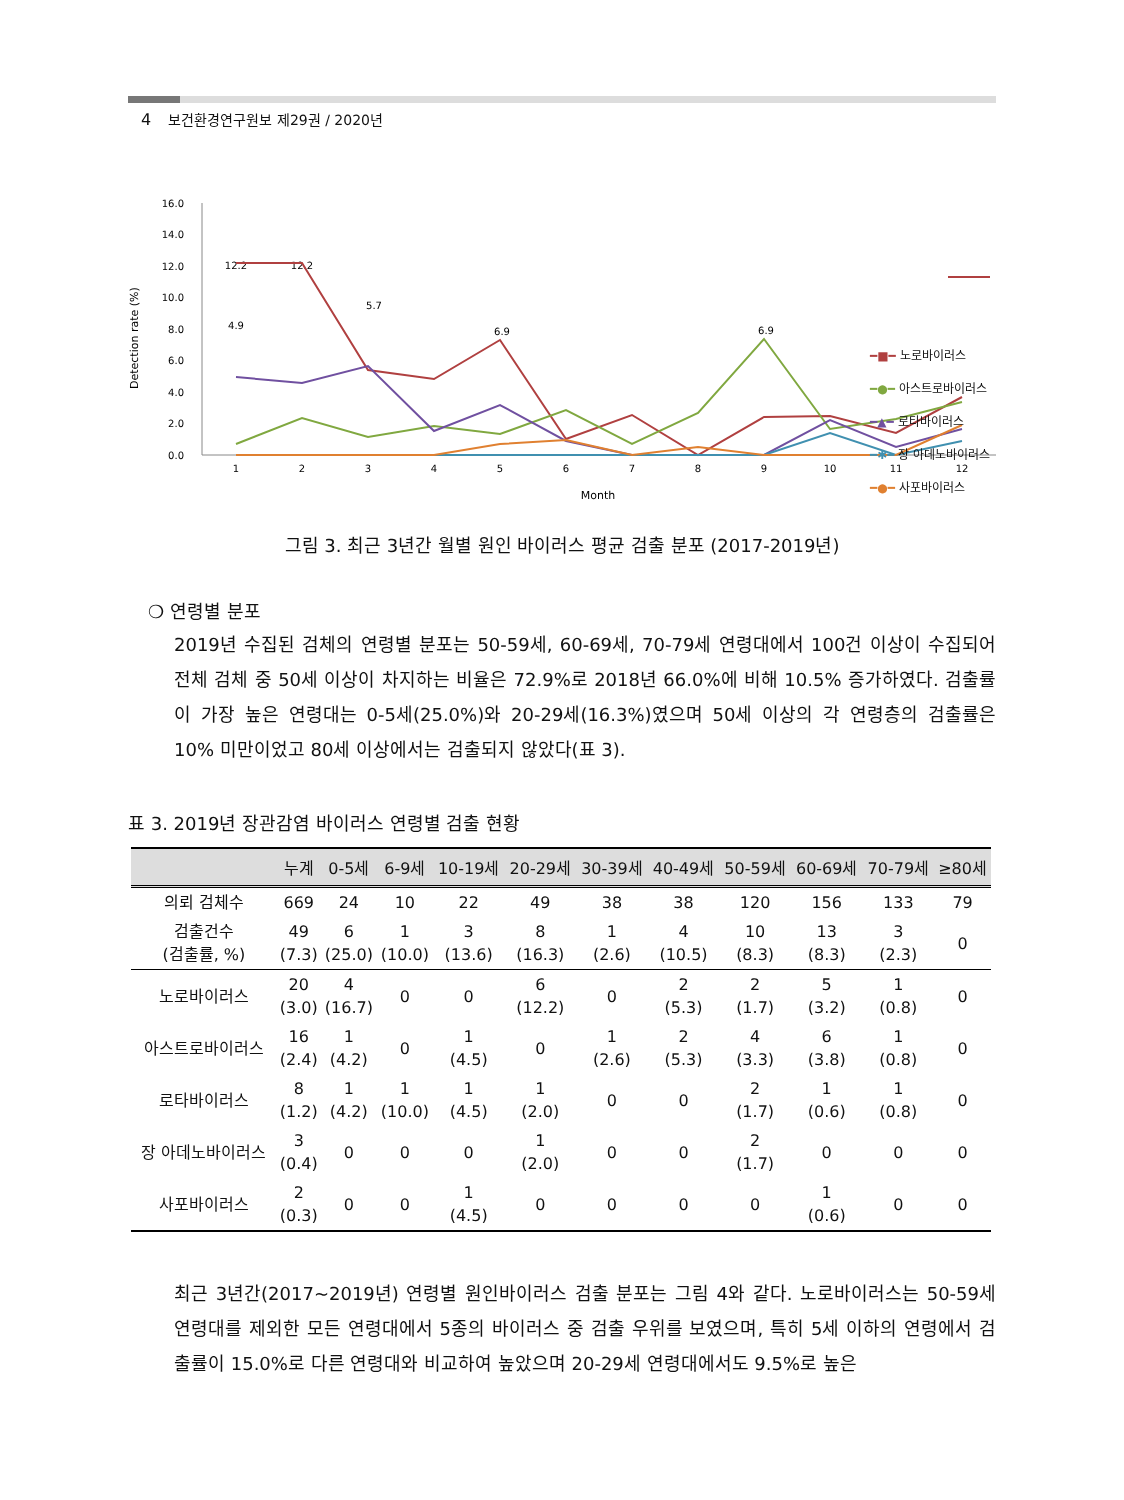4 보건환경연구원보 제29권 / 2020년
Detection rate (%)
16.0
14.0
12.0
10.0
8.0
6.0
4.0
2.0
0.0
1
2
3
4
5
6
7
8
9
10
11
12
Month
12.2
12.2
5.7
6.9
6.9
4.9
━■━ 노로바이러스
━●━ 아스트로바이러스
━▲━ 로타바이러스
━✱━ 장 아데노바이러스
━●━ 사포바이러스
그림 3. 최근 3년간 월별 원인 바이러스 평균 검출 분포 (2017-2019년)
❍ 연령별 분포
2019년 수집된 검체의 연령별 분포는 50-59세, 60-69세, 70-79세 연령대에서 100건 이상이 수집되어 전체 검체 중 50세 이상이 차지하는 비율은 72.9%로 2018년 66.0%에 비해 10.5% 증가하였다. 검출률이 가장 높은 연령대는 0-5세(25.0%)와 20-29세(16.3%)였으며 50세 이상의 각 연령층의 검출률은 10% 미만이었고 80세 이상에서는 검출되지 않았다(표 3).
표 3. 2019년 장관감염 바이러스 연령별 검출 현황
| | 누계 | 0-5세 | 6-9세 | 10-19세 | 20-29세 | 30-39세 | 40-49세 | 50-59세 | 60-69세 | 70-79세 | ≥80세 |
| --- | --- | --- | --- | --- | --- | --- | --- | --- | --- | --- | --- |
| 의뢰 검체수 | 669 | 24 | 10 | 22 | 49 | 38 | 38 | 120 | 156 | 133 | 79 |
| 검출건수 (검출률, %) | 49 (7.3) | 6 (25.0) | 1 (10.0) | 3 (13.6) | 8 (16.3) | 1 (2.6) | 4 (10.5) | 10 (8.3) | 13 (8.3) | 3 (2.3) | 0 |
| 노로바이러스 | 20 (3.0) | 4 (16.7) | 0 | 0 | 6 (12.2) | 0 | 2 (5.3) | 2 (1.7) | 5 (3.2) | 1 (0.8) | 0 |
| 아스트로바이러스 | 16 (2.4) | 1 (4.2) | 0 | 1 (4.5) | 0 | 1 (2.6) | 2 (5.3) | 4 (3.3) | 6 (3.8) | 1 (0.8) | 0 |
| 로타바이러스 | 8 (1.2) | 1 (4.2) | 1 (10.0) | 1 (4.5) | 1 (2.0) | 0 | 0 | 2 (1.7) | 1 (0.6) | 1 (0.8) | 0 |
| 장 아데노바이러스 | 3 (0.4) | 0 | 0 | 0 | 1 (2.0) | 0 | 0 | 2 (1.7) | 0 | 0 | 0 |
| 사포바이러스 | 2 (0.3) | 0 | 0 | 1 (4.5) | 0 | 0 | 0 | 0 | 1 (0.6) | 0 | 0 |
최근 3년간(2017~2019년) 연령별 원인바이러스 검출 분포는 그림 4와 같다. 노로바이러스는 50-59세 연령대를 제외한 모든 연령대에서 5종의 바이러스 중 검출 우위를 보였으며, 특히 5세 이하의 연령에서 검출률이 15.0%로 다른 연령대와 비교하여 높았으며 20-29세 연령대에서도 9.5%로 높은